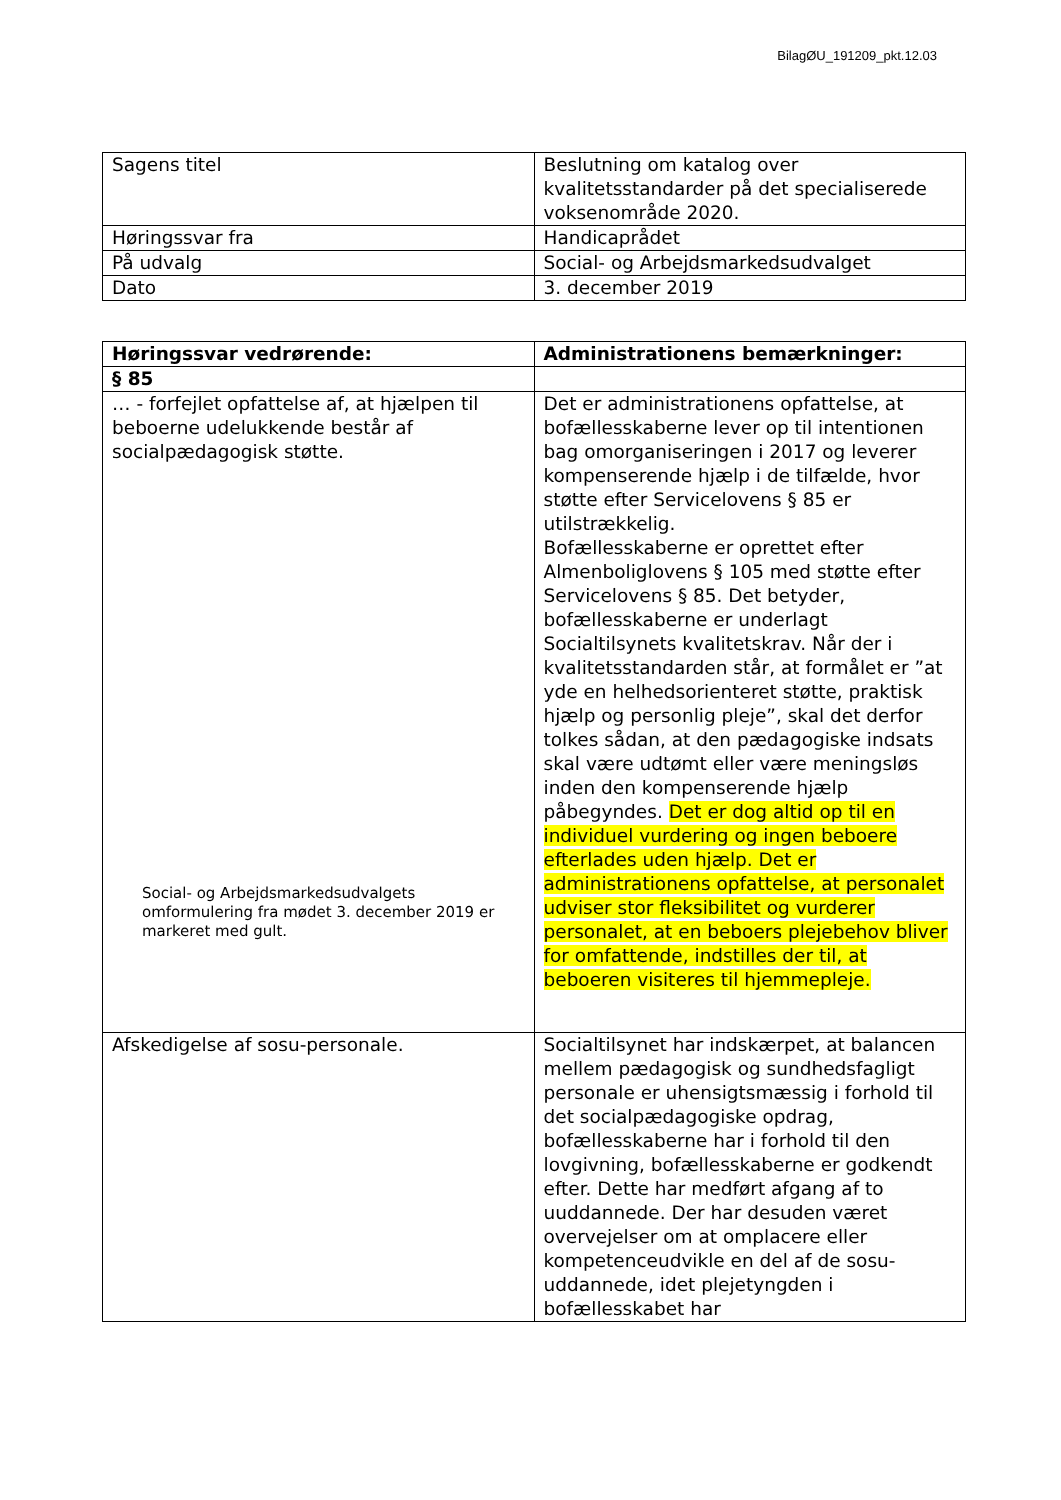BilagØU_191209_pkt.12.03
| Sagens titel | Beslutning om katalog over kvalitetsstandarder på det specialiserede voksenområde 2020. |
| Høringssvar fra | Handicaprådet |
| På udvalg | Social- og Arbejdsmarkedsudvalget |
| Dato | 3. december 2019 |
| Høringssvar vedrørende: | Administrationens bemærkninger: |
| § 85 | |
| … - forfejlet opfattelse af, at hjælpen til beboerne udelukkende består af socialpædagogisk støtte. Social- og Arbejdsmarkedsudvalgets omformulering fra mødet 3. december 2019 er markeret med gult. | Det er administrationens opfattelse, at bofællesskaberne lever op til intentionen bag omorganiseringen i 2017 og leverer kompenserende hjælp i de tilfælde, hvor støtte efter Servicelovens § 85 er utilstrækkelig. Bofællesskaberne er oprettet efter Almenboliglovens § 105 med støtte efter Servicelovens § 85. Det betyder, bofællesskaberne er underlagt Socialtilsynets kvalitetskrav. Når der i kvalitetsstandarden står, at formålet er ”at yde en helhedsorienteret støtte, praktisk hjælp og personlig pleje”, skal det derfor tolkes sådan, at den pædagogiske indsats skal være udtømt eller være meningsløs inden den kompenserende hjælp påbegyndes. Det er dog altid op til en individuel vurdering og ingen beboere efterlades uden hjælp. Det er administrationens opfattelse, at personalet udviser stor fleksibilitet og vurderer personalet, at en beboers plejebehov bliver for omfattende, indstilles der til, at beboeren visiteres til hjemmepleje. |
| Afskedigelse af sosu-personale. | Socialtilsynet har indskærpet, at balancen mellem pædagogisk og sundhedsfagligt personale er uhensigtsmæssig i forhold til det socialpædagogiske opdrag, bofællesskaberne har i forhold til den lovgivning, bofællesskaberne er godkendt efter. Dette har medført afgang af to uuddannede. Der har desuden været overvejelser om at omplacere eller kompetenceudvikle en del af de sosu-uddannede, idet plejetyngden i bofællesskabet har |